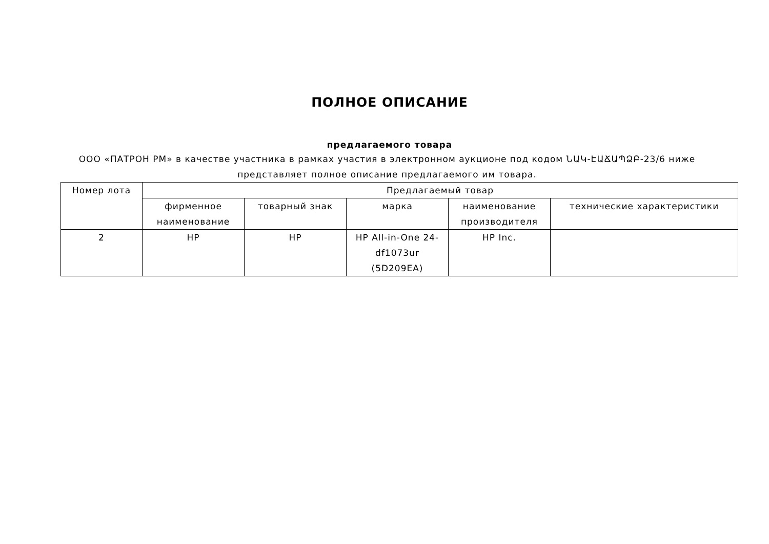ПОЛНОЕ ОПИСАНИЕ
предлагаемого товара
ООО «ПАТРОН РМ» в качестве участника в рамках участия в электронном аукционе под кодом ՆԱԿ-ԷԱՃԱՊՁԲ-23/6 ниже представляет полное описание предлагаемого им товара.
| Номер лота | Предлагаемый товар | | | | |
| --- | --- | --- | --- | --- | --- |
| | фирменное наименование | товарный знак | марка | наименование производителя | технические характеристики |
| 2 | HP | HP | HP All-in-One 24-df1073ur (5D209EA) | HP Inc. | |